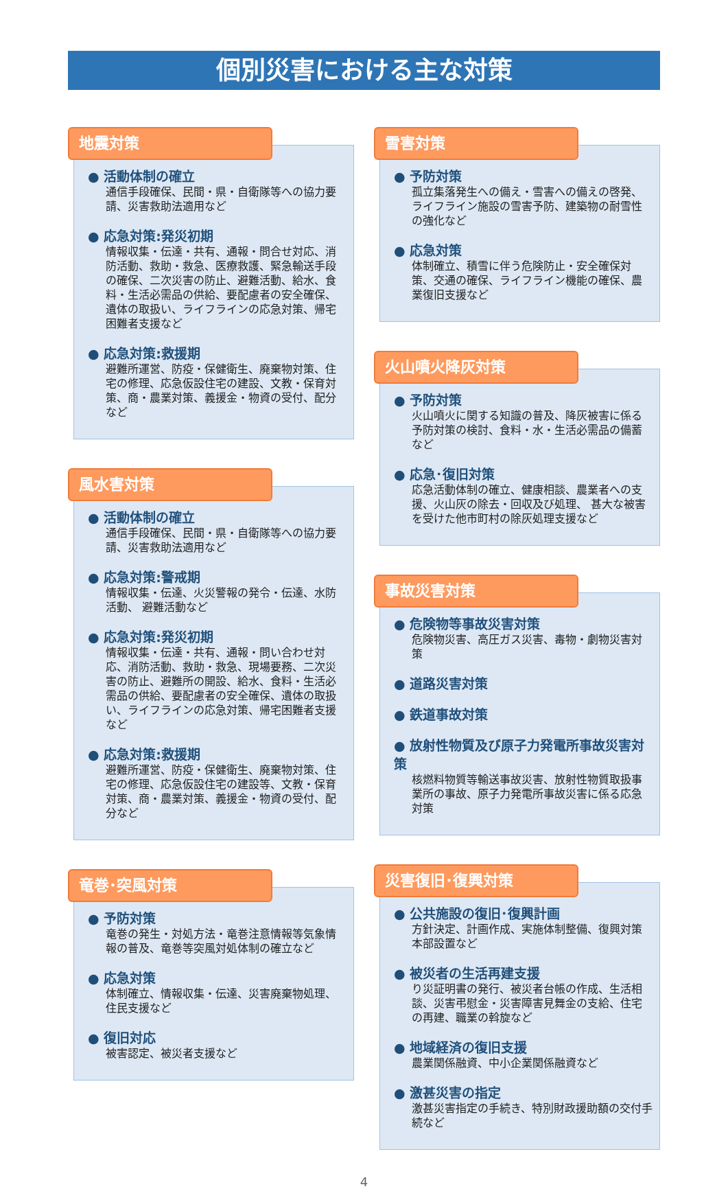個別災害における主な対策
地震対策
● 活動体制の確立
通信手段確保、民間・県・自衛隊等への協力要請、災害救助法適用など
● 応急対策:発災初期
情報収集・伝達・共有、通報・問合せ対応、消防活動、救助・救急、医療救護、緊急輸送手段の確保、二次災害の防止、避難活動、給水、食料・生活必需品の供給、要配慮者の安全確保、遺体の取扱い、ライフラインの応急対策、帰宅困難者支援など
● 応急対策:救援期
避難所運営、防疫・保健衛生、廃棄物対策、住宅の修理、応急仮設住宅の建設、文教・保育対策、商・農業対策、義援金・物資の受付、配分など
風水害対策
● 活動体制の確立
通信手段確保、民間・県・自衛隊等への協力要請、災害救助法適用など
● 応急対策:警戒期
情報収集・伝達、火災警報の発令・伝達、水防活動、 避難活動など
● 応急対策:発災初期
情報収集・伝達・共有、通報・問い合わせ対応、消防活動、救助・救急、現場要務、二次災害の防止、避難所の開設、給水、食料・生活必需品の供給、要配慮者の安全確保、遺体の取扱い、ライフラインの応急対策、帰宅困難者支援など
● 応急対策:救援期
避難所運営、防疫・保健衛生、廃棄物対策、住宅の修理、応急仮設住宅の建設等、文教・保育対策、商・農業対策、義援金・物資の受付、配分など
竜巻･突風対策
● 予防対策
竜巻の発生・対処方法・竜巻注意情報等気象情報の普及、竜巻等突風対処体制の確立など
● 応急対策
体制確立、情報収集・伝達、災害廃棄物処理、住民支援など
● 復旧対応
被害認定、被災者支援など
雪害対策
● 予防対策
孤立集落発生への備え・雪害への備えの啓発、ライフライン施設の雪害予防、建築物の耐雪性の強化など
● 応急対策
体制確立、積雪に伴う危険防止・安全確保対策、交通の確保、ライフライン機能の確保、農業復旧支援など
火山噴火降灰対策
● 予防対策
火山噴火に関する知識の普及、降灰被害に係る予防対策の検討、食料・水・生活必需品の備蓄など
● 応急･復旧対策
応急活動体制の確立、健康相談、農業者への支援、火山灰の除去・回収及び処理、 甚大な被害を受けた他市町村の除灰処理支援など
事故災害対策
● 危険物等事故災害対策
危険物災害、高圧ガス災害、毒物・劇物災害対策
● 道路災害対策
● 鉄道事故対策
● 放射性物質及び原子力発電所事故災害対策
核燃料物質等輸送事故災害、放射性物質取扱事業所の事故、原子力発電所事故災害に係る応急対策
災害復旧･復興対策
● 公共施設の復旧･復興計画
方針決定、計画作成、実施体制整備、復興対策本部設置など
● 被災者の生活再建支援
り災証明書の発行、被災者台帳の作成、生活相談、災害弔慰金・災害障害見舞金の支給、住宅の再建、職業の斡旋など
● 地域経済の復旧支援
農業関係融資、中小企業関係融資など
● 激甚災害の指定
激甚災害指定の手続き、特別財政援助額の交付手続など
4